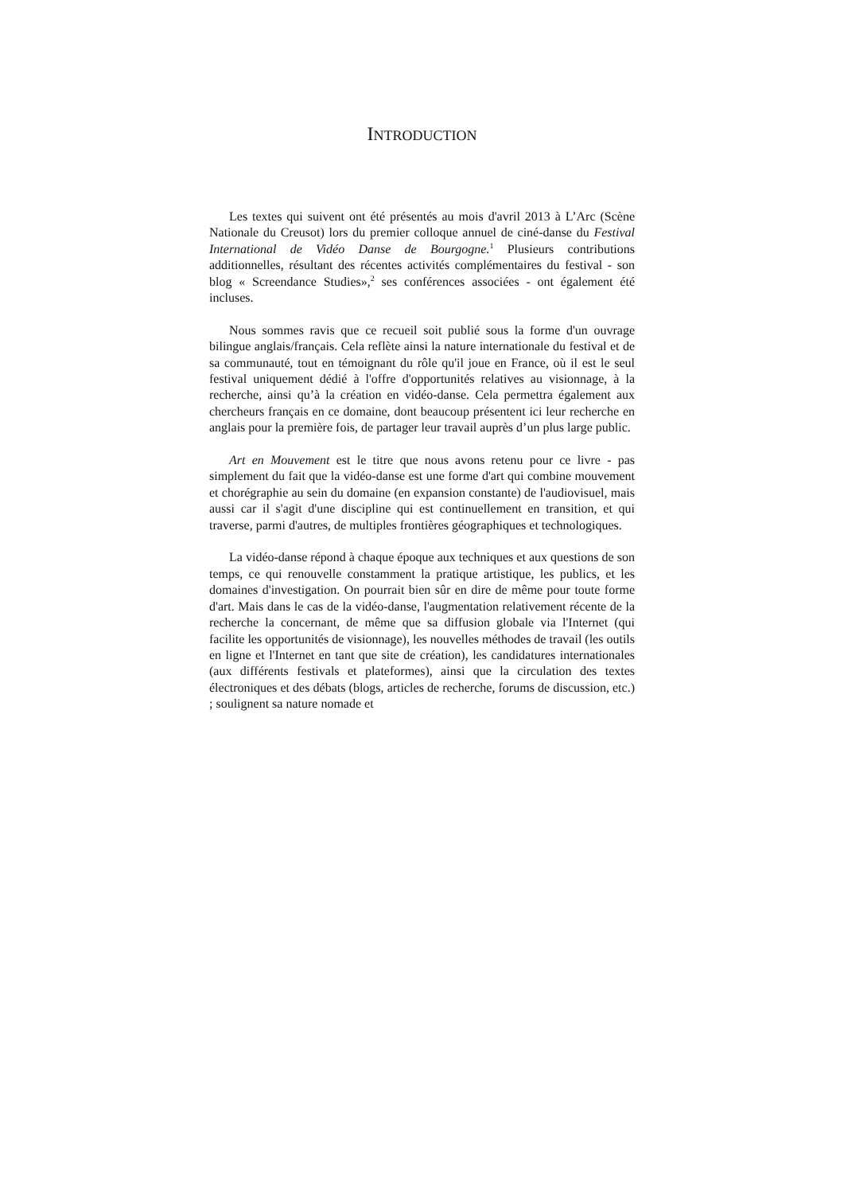INTRODUCTION
Les textes qui suivent ont été présentés au mois d'avril 2013 à L’Arc (Scène Nationale du Creusot) lors du premier colloque annuel de ciné-danse du Festival International de Vidéo Danse de Bourgogne.<sup>1</sup> Plusieurs contributions additionnelles, résultant des récentes activités complémentaires du festival - son blog « Screendance Studies»,<sup>2</sup> ses conférences associées - ont également été incluses.
Nous sommes ravis que ce recueil soit publié sous la forme d'un ouvrage bilingue anglais/français. Cela reflète ainsi la nature internationale du festival et de sa communauté, tout en témoignant du rôle qu'il joue en France, où il est le seul festival uniquement dédié à l'offre d'opportunités relatives au visionnage, à la recherche, ainsi qu’à la création en vidéo-danse. Cela permettra également aux chercheurs français en ce domaine, dont beaucoup présentent ici leur recherche en anglais pour la première fois, de partager leur travail auprès d’un plus large public.
Art en Mouvement est le titre que nous avons retenu pour ce livre - pas simplement du fait que la vidéo-danse est une forme d'art qui combine mouvement et chorégraphie au sein du domaine (en expansion constante) de l'audiovisuel, mais aussi car il s'agit d'une discipline qui est continuellement en transition, et qui traverse, parmi d'autres, de multiples frontières géographiques et technologiques.
La vidéo-danse répond à chaque époque aux techniques et aux questions de son temps, ce qui renouvelle constamment la pratique artistique, les publics, et les domaines d'investigation. On pourrait bien sûr en dire de même pour toute forme d'art. Mais dans le cas de la vidéo-danse, l'augmentation relativement récente de la recherche la concernant, de même que sa diffusion globale via l'Internet (qui facilite les opportunités de visionnage), les nouvelles méthodes de travail (les outils en ligne et l'Internet en tant que site de création), les candidatures internationales (aux différents festivals et plateformes), ainsi que la circulation des textes électroniques et des débats (blogs, articles de recherche, forums de discussion, etc.) ; soulignent sa nature nomade et